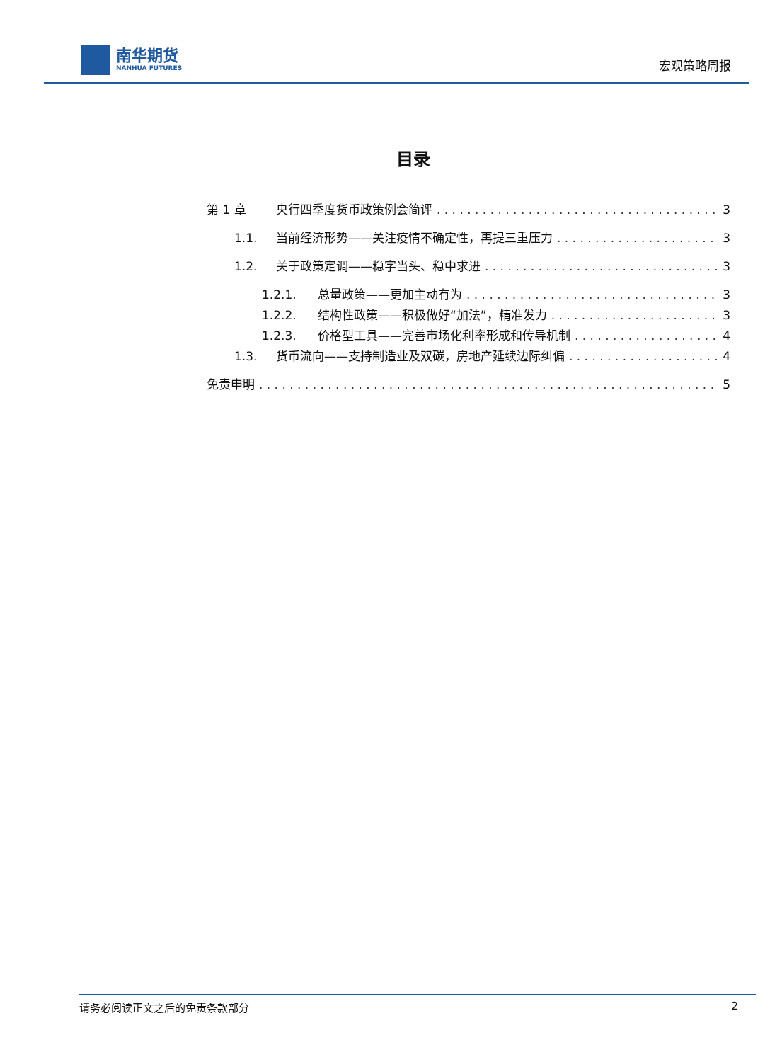南华期货
NANHUA FUTURES
宏观策略周报
目录
第 1 章 央行四季度货币政策例会简评 3
1.1. 当前经济形势——关注疫情不确定性，再提三重压力 3
1.2. 关于政策定调——稳字当头、稳中求进 3
1.2.1. 总量政策——更加主动有为 3
1.2.2. 结构性政策——积极做好“加法”，精准发力 3
1.2.3. 价格型工具——完善市场化利率形成和传导机制 4
1.3. 货币流向——支持制造业及双碳，房地产延续边际纠偏 4
免责申明 5
请务必阅读正文之后的免责条款部分 2